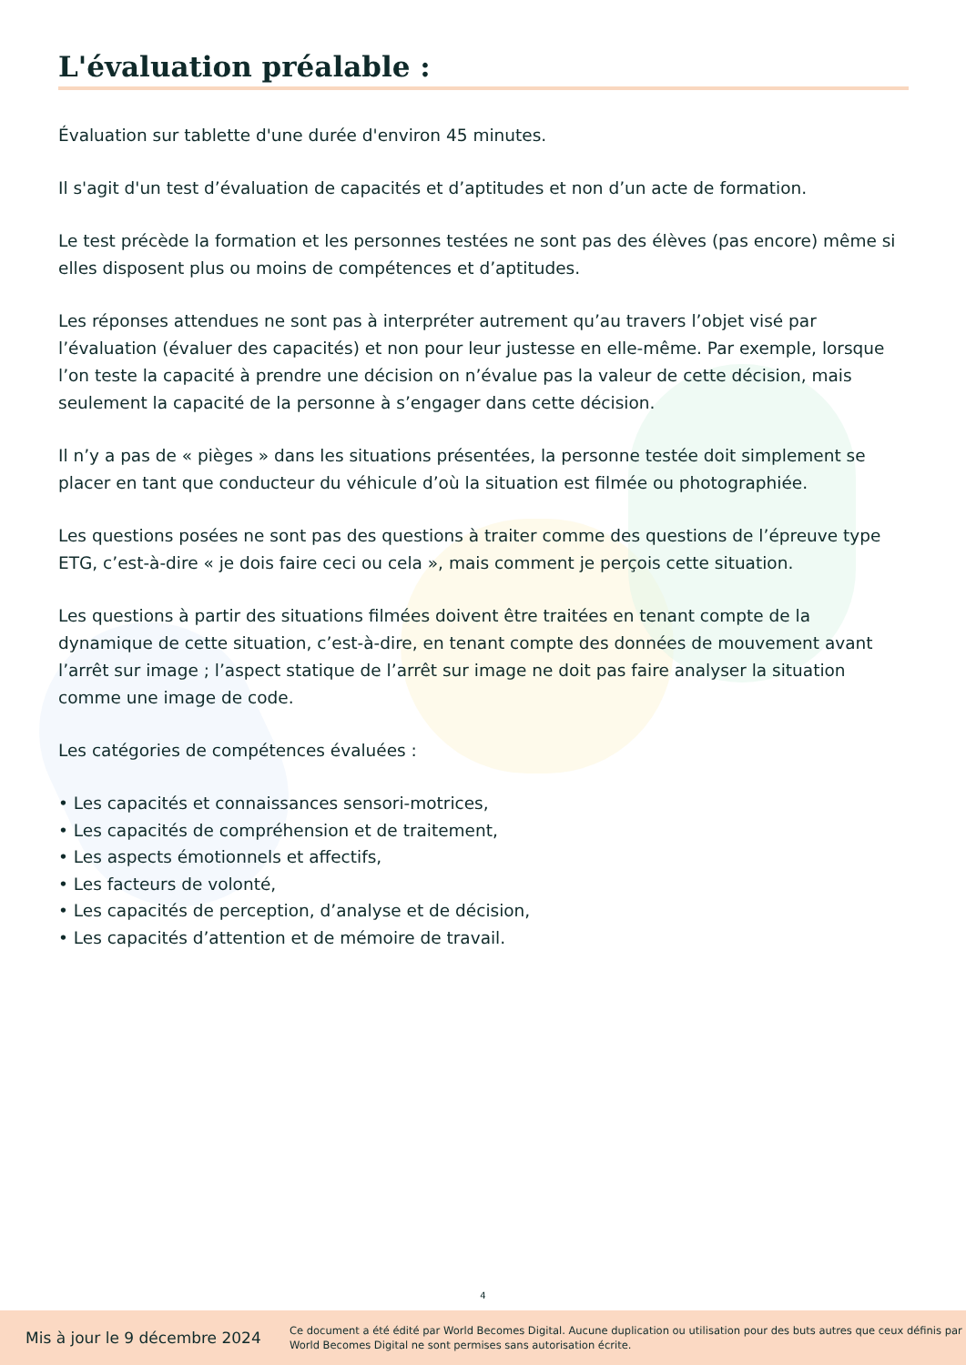L'évaluation préalable :
Évaluation sur tablette d'une durée d'environ 45 minutes.
Il s'agit d'un test d’évaluation de capacités et d’aptitudes et non d’un acte de formation.
Le test précède la formation et les personnes testées ne sont pas des élèves (pas encore) même si elles disposent plus ou moins de compétences et d’aptitudes.
Les réponses attendues ne sont pas à interpréter autrement qu’au travers l’objet visé par l’évaluation (évaluer des capacités) et non pour leur justesse en elle-même. Par exemple, lorsque l’on teste la capacité à prendre une décision on n’évalue pas la valeur de cette décision, mais seulement la capacité de la personne à s’engager dans cette décision.
Il n’y a pas de « pièges » dans les situations présentées, la personne testée doit simplement se placer en tant que conducteur du véhicule d’où la situation est filmée ou photographiée.
Les questions posées ne sont pas des questions à traiter comme des questions de l’épreuve type ETG, c’est-à-dire « je dois faire ceci ou cela », mais comment je perçois cette situation.
Les questions à partir des situations filmées doivent être traitées en tenant compte de la dynamique de cette situation, c’est-à-dire, en tenant compte des données de mouvement avant l’arrêt sur image ; l’aspect statique de l’arrêt sur image ne doit pas faire analyser la situation comme une image de code.
Les catégories de compétences évaluées :
• Les capacités et connaissances sensori-motrices,
• Les capacités de compréhension et de traitement,
• Les aspects émotionnels et affectifs,
• Les facteurs de volonté,
• Les capacités de perception, d’analyse et de décision,
• Les capacités d’attention et de mémoire de travail.
4
Mis à jour le 9 décembre 2024
Ce document a été édité par World Becomes Digital. Aucune duplication ou utilisation pour des buts autres que ceux définis par World Becomes Digital ne sont permises sans autorisation écrite.